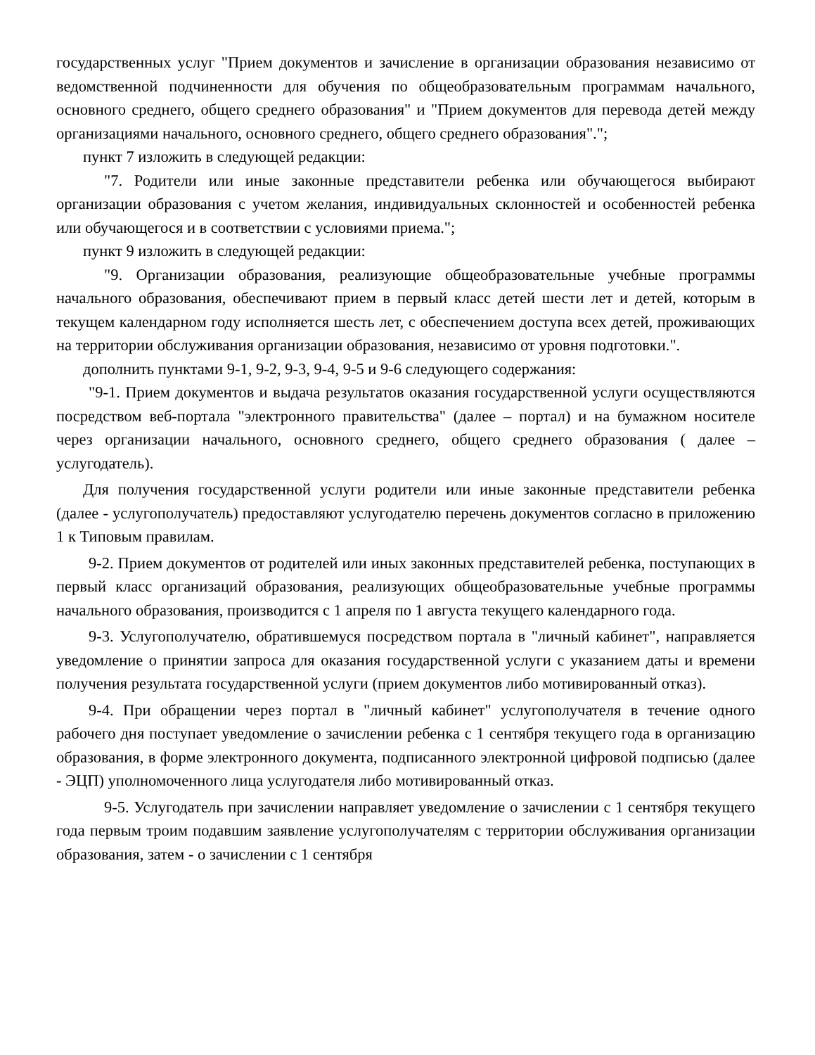государственных услуг "Прием документов и зачисление в организации образования независимо от ведомственной подчиненности для обучения по общеобразовательным программам начального, основного среднего, общего среднего образования" и "Прием документов для перевода детей между организациями начального, основного среднего, общего среднего образования".";
пункт 7 изложить в следующей редакции:
"7. Родители или иные законные представители ребенка или обучающегося выбирают организации образования с учетом желания, индивидуальных склонностей и особенностей ребенка или обучающегося и в соответствии с условиями приема.";
пункт 9 изложить в следующей редакции:
"9. Организации образования, реализующие общеобразовательные учебные программы начального образования, обеспечивают прием в первый класс детей шести лет и детей, которым в текущем календарном году исполняется шесть лет, с обеспечением доступа всех детей, проживающих на территории обслуживания организации образования, независимо от уровня подготовки.".
дополнить пунктами 9-1, 9-2, 9-3, 9-4, 9-5 и 9-6 следующего содержания:
"9-1. Прием документов и выдача результатов оказания государственной услуги осуществляются посредством веб-портала "электронного правительства" (далее – портал) и на бумажном носителе через организации начального, основного среднего, общего среднего образования ( далее – услугодатель).
Для получения государственной услуги родители или иные законные представители ребенка (далее - услугополучатель) предоставляют услугодателю перечень документов согласно в приложению 1 к Типовым правилам.
9-2. Прием документов от родителей или иных законных представителей ребенка, поступающих в первый класс организаций образования, реализующих общеобразовательные учебные программы начального образования, производится с 1 апреля по 1 августа текущего календарного года.
9-3. Услугополучателю, обратившемуся посредством портала в "личный кабинет", направляется уведомление о принятии запроса для оказания государственной услуги с указанием даты и времени получения результата государственной услуги (прием документов либо мотивированный отказ).
9-4. При обращении через портал в "личный кабинет" услугополучателя в течение одного рабочего дня поступает уведомление о зачислении ребенка с 1 сентября текущего года в организацию образования, в форме электронного документа, подписанного электронной цифровой подписью (далее - ЭЦП) уполномоченного лица услугодателя либо мотивированный отказ.
9-5. Услугодатель при зачислении направляет уведомление о зачислении с 1 сентября текущего года первым троим подавшим заявление услугополучателям с территории обслуживания организации образования, затем - о зачислении с 1 сентября